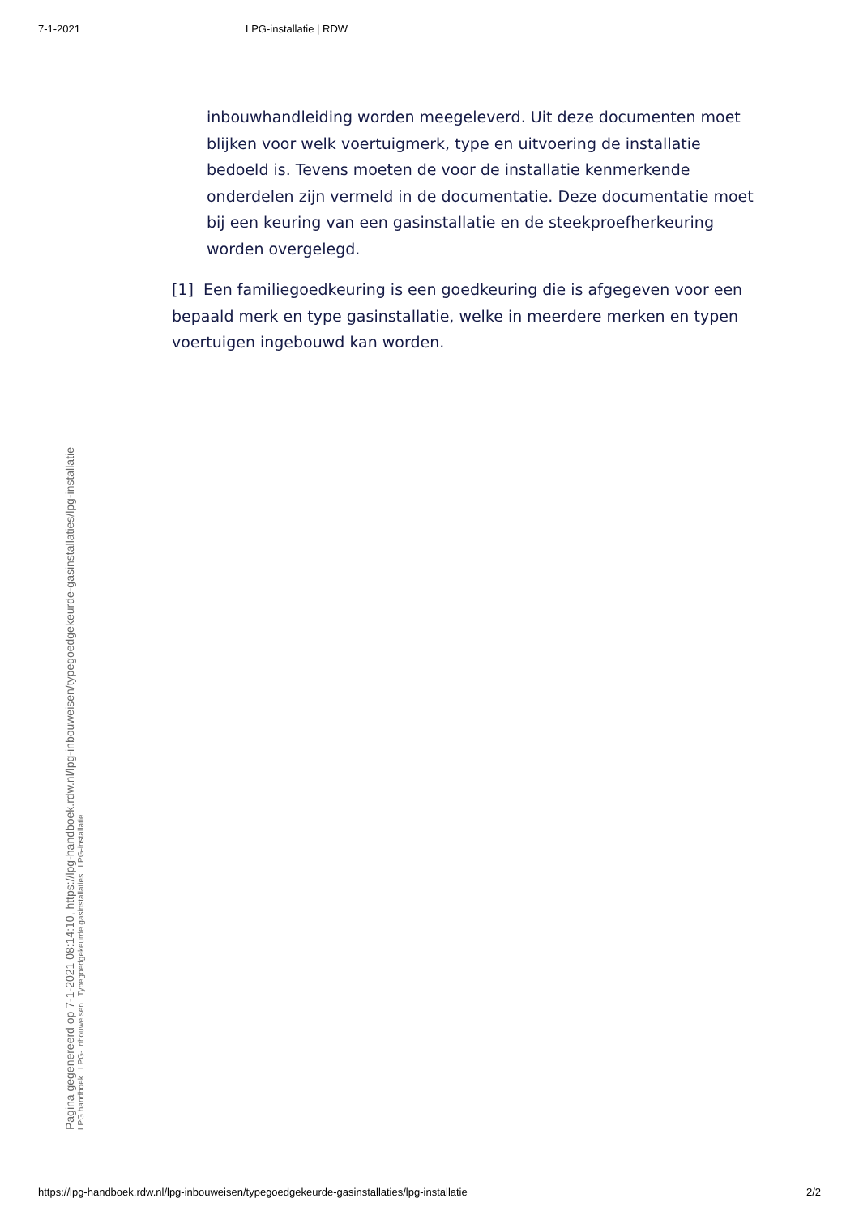7-1-2021 LPG-installatie | RDW
inbouwhandleiding worden meegeleverd. Uit deze documenten moet blijken voor welk voertuigmerk, type en uitvoering de installatie bedoeld is. Tevens moeten de voor de installatie kenmerkende onderdelen zijn vermeld in de documentatie. Deze documentatie moet bij een keuring van een gasinstallatie en de steekproefherkeuring worden overgelegd.
[1] Een familiegoedkeuring is een goedkeuring die is afgegeven voor een bepaald merk en type gasinstallatie, welke in meerdere merken en typen voertuigen ingebouwd kan worden.
Pagina gegenereerd op 7-1-2021 08:14:10, https://lpg-handboek.rdw.nl/lpg-inbouweisen/typegoedgekeurde-gasinstallaties/lpg-installatie
LPG handboek LPG- inbouweisen Typegoedgekeurde gasinstallaties LPG-installatie
https://lpg-handboek.rdw.nl/lpg-inbouweisen/typegoedgekeurde-gasinstallaties/lpg-installatie 2/2